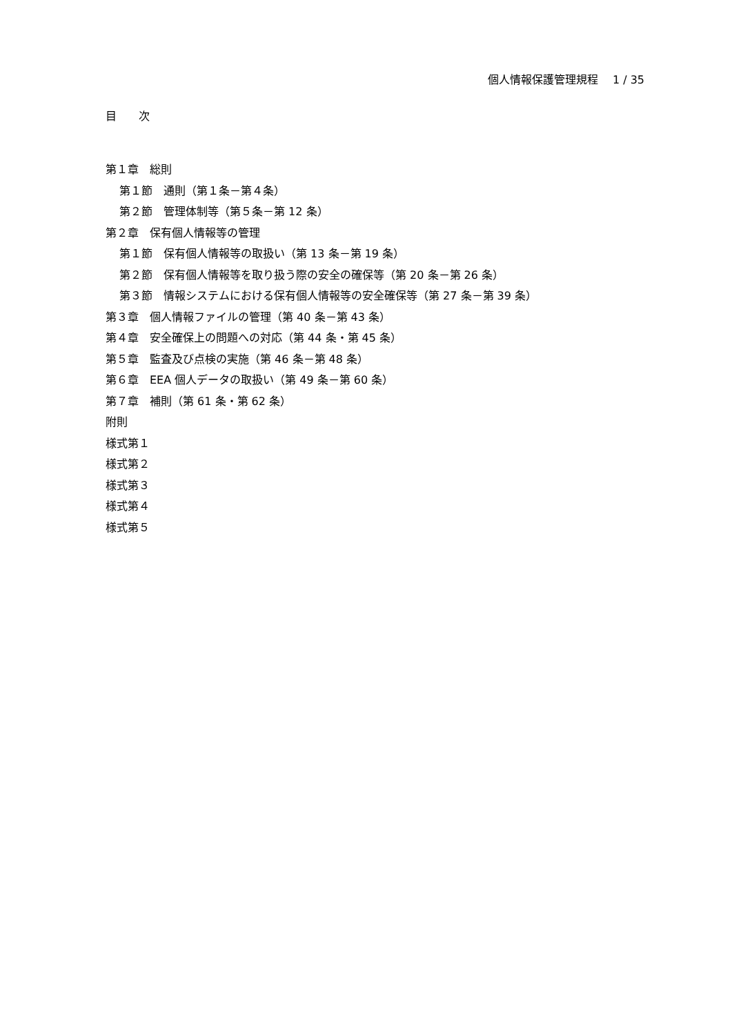個人情報保護管理規程　 1 / 35
目　　次
第１章　総則
第１節　通則（第１条－第４条）
第２節　管理体制等（第５条－第 12 条）
第２章　保有個人情報等の管理
第１節　保有個人情報等の取扱い（第 13 条－第 19 条）
第２節　保有個人情報等を取り扱う際の安全の確保等（第 20 条－第 26 条）
第３節　情報システムにおける保有個人情報等の安全確保等（第 27 条－第 39 条）
第３章　個人情報ファイルの管理（第 40 条－第 43 条）
第４章　安全確保上の問題への対応（第 44 条・第 45 条）
第５章　監査及び点検の実施（第 46 条－第 48 条）
第６章　EEA 個人データの取扱い（第 49 条－第 60 条）
第７章　補則（第 61 条・第 62 条）
附則
様式第１
様式第２
様式第３
様式第４
様式第５